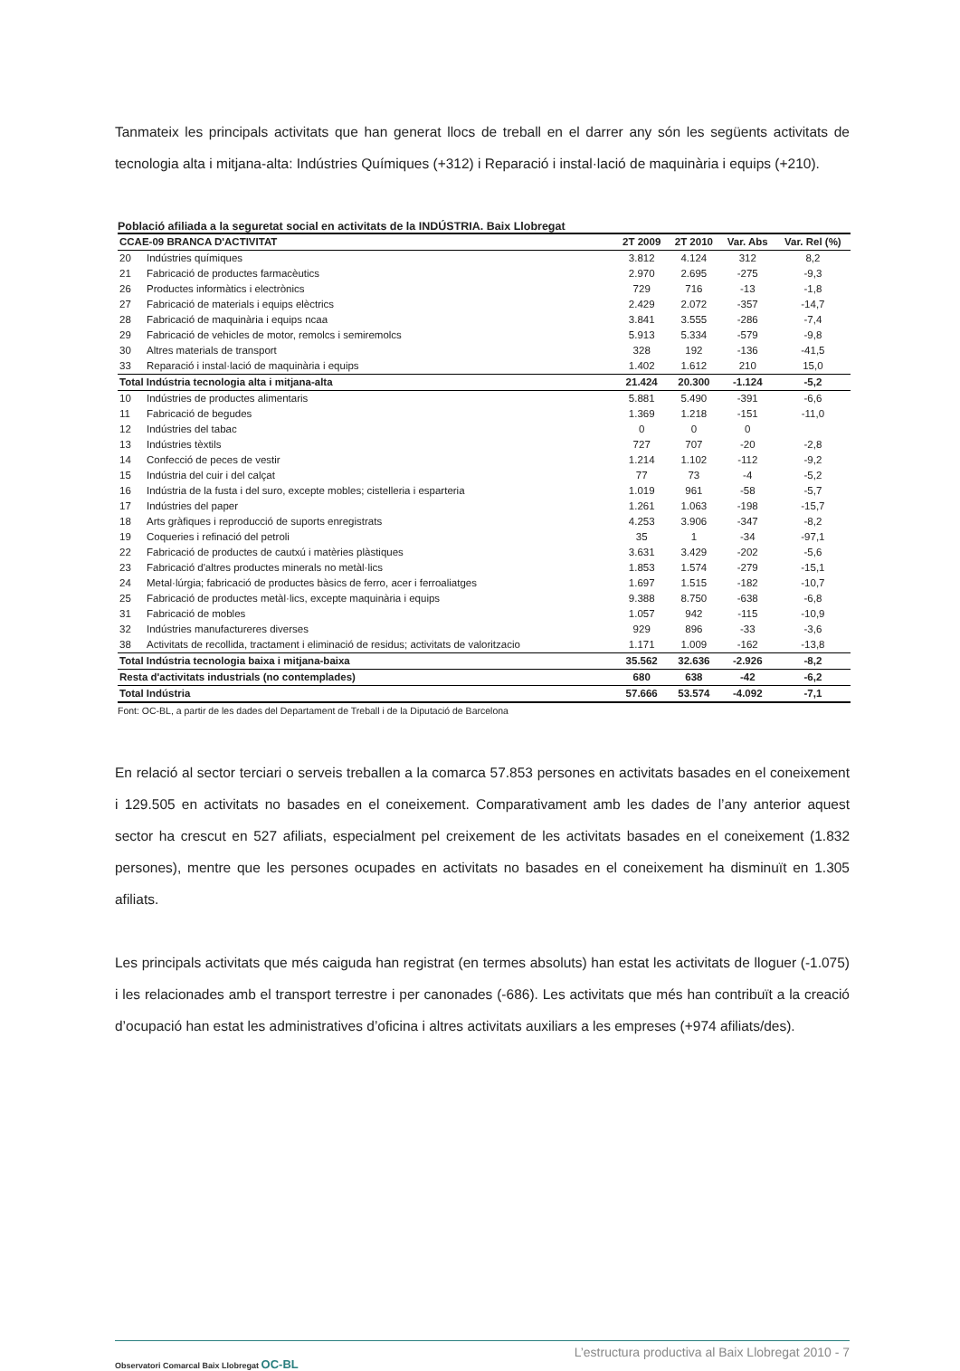Tanmateix les principals activitats que han generat llocs de treball en el darrer any són les següents activitats de tecnologia alta i mitjana-alta: Indústries Químiques (+312) i Reparació i instal·lació de maquinària i equips (+210).
Població afiliada a la seguretat social en activitats de la INDÚSTRIA. Baix Llobregat
| CCAE-09 BRANCA D'ACTIVITAT | | 2T 2009 | 2T 2010 | Var. Abs | Var. Rel (%) |
| --- | --- | --- | --- | --- | --- |
| 20 | Indústries químiques | 3.812 | 4.124 | 312 | 8,2 |
| 21 | Fabricació de productes farmacèutics | 2.970 | 2.695 | -275 | -9,3 |
| 26 | Productes informàtics i electrònics | 729 | 716 | -13 | -1,8 |
| 27 | Fabricació de materials i equips elèctrics | 2.429 | 2.072 | -357 | -14,7 |
| 28 | Fabricació de maquinària i equips ncaa | 3.841 | 3.555 | -286 | -7,4 |
| 29 | Fabricació de vehicles de motor, remolcs i semiremolcs | 5.913 | 5.334 | -579 | -9,8 |
| 30 | Altres materials de transport | 328 | 192 | -136 | -41,5 |
| 33 | Reparació i instal·lació de maquinària i equips | 1.402 | 1.612 | 210 | 15,0 |
| Total Indústria tecnologia alta i mitjana-alta | | 21.424 | 20.300 | -1.124 | -5,2 |
| 10 | Indústries de productes alimentaris | 5.881 | 5.490 | -391 | -6,6 |
| 11 | Fabricació de begudes | 1.369 | 1.218 | -151 | -11,0 |
| 12 | Indústries del tabac | 0 | 0 | 0 | |
| 13 | Indústries tèxtils | 727 | 707 | -20 | -2,8 |
| 14 | Confecció de peces de vestir | 1.214 | 1.102 | -112 | -9,2 |
| 15 | Indústria del cuir i del calçat | 77 | 73 | -4 | -5,2 |
| 16 | Indústria de la fusta i del suro, excepte mobles; cistelleria i esparteria | 1.019 | 961 | -58 | -5,7 |
| 17 | Indústries del paper | 1.261 | 1.063 | -198 | -15,7 |
| 18 | Arts gràfiques i reproducció de suports enregistrats | 4.253 | 3.906 | -347 | -8,2 |
| 19 | Coqueries i refinació del petroli | 35 | 1 | -34 | -97,1 |
| 22 | Fabricació de productes de cautxú i matèries plàstiques | 3.631 | 3.429 | -202 | -5,6 |
| 23 | Fabricació d'altres productes minerals no metàl·lics | 1.853 | 1.574 | -279 | -15,1 |
| 24 | Metal·lúrgia; fabricació de productes bàsics de ferro, acer i ferroaliatges | 1.697 | 1.515 | -182 | -10,7 |
| 25 | Fabricació de productes metàl·lics, excepte maquinària i equips | 9.388 | 8.750 | -638 | -6,8 |
| 31 | Fabricació de mobles | 1.057 | 942 | -115 | -10,9 |
| 32 | Indústries manufactureres diverses | 929 | 896 | -33 | -3,6 |
| 38 | Activitats de recollida, tractament i eliminació de residus; activitats de valoritzacio | 1.171 | 1.009 | -162 | -13,8 |
| Total Indústria tecnologia baixa i mitjana-baixa | | 35.562 | 32.636 | -2.926 | -8,2 |
| Resta d'activitats industrials (no contemplades) | | 680 | 638 | -42 | -6,2 |
| Total Indústria | | 57.666 | 53.574 | -4.092 | -7,1 |
Font: OC-BL, a partir de les dades del Departament de Treball i de la Diputació de Barcelona
En relació al sector terciari o serveis treballen a la comarca 57.853 persones en activitats basades en el coneixement i 129.505 en activitats no basades en el coneixement. Comparativament amb les dades de l’any anterior aquest sector ha crescut en 527 afiliats, especialment pel creixement de les activitats basades en el coneixement (1.832 persones), mentre que les persones ocupades en activitats no basades en el coneixement ha disminuït en 1.305 afiliats.
Les principals activitats que més caiguda han registrat (en termes absoluts) han estat les activitats de lloguer (-1.075) i les relacionades amb el transport terrestre i per canonades (-686). Les activitats que més han contribuït a la creació d’ocupació han estat les administratives d’oficina i altres activitats auxiliars a les empreses (+974 afiliats/des).
L’estructura productiva al Baix Llobregat 2010 - 7
Observatori Comarcal Baix Llobregat OC-BL